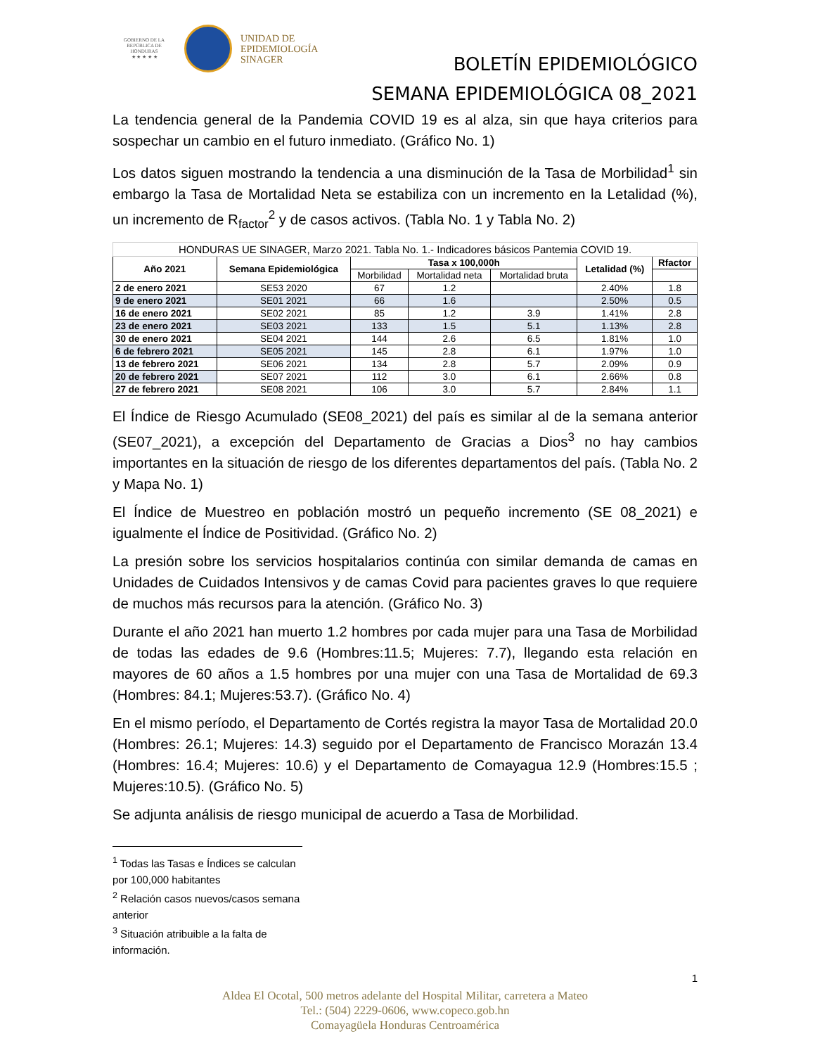GOBIERNO DE LA
REPÚBLICA DE HONDURAS
★ ★ ★ ★ ★
UNIDAD DE
EPIDEMIOLOGÍA
SINAGER
BOLETÍN EPIDEMIOLÓGICO
SEMANA EPIDEMIOLÓGICA 08_2021
La tendencia general de la Pandemia COVID 19 es al alza, sin que haya criterios para sospechar un cambio en el futuro inmediato. (Gráfico No. 1)
Los datos siguen mostrando la tendencia a una disminución de la Tasa de Morbilidad<sup>1</sup> sin embargo la Tasa de Mortalidad Neta se estabiliza con un incremento en la Letalidad (%), un incremento de R<sub>factor</sub><sup>2</sup> y de casos activos. (Tabla No. 1 y Tabla No. 2)
| HONDURAS UE SINAGER, Marzo 2021. Tabla No. 1.- Indicadores básicos Pantemia COVID 19. | | | | | | |
| Año 2021 | Semana Epidemiológica | Tasa x 100,000h | | | Letalidad (%) | Rfactor |
| | | Morbilidad | Mortalidad neta | Mortalidad bruta | | |
| 2 de enero 2021 | SE53 2020 | 67 | 1.2 | | 2.40% | 1.8 |
| 9 de enero 2021 | SE01 2021 | 66 | 1.6 | | 2.50% | 0.5 |
| 16 de enero 2021 | SE02 2021 | 85 | 1.2 | 3.9 | 1.41% | 2.8 |
| 23 de enero 2021 | SE03 2021 | 133 | 1.5 | 5.1 | 1.13% | 2.8 |
| 30 de enero 2021 | SE04 2021 | 144 | 2.6 | 6.5 | 1.81% | 1.0 |
| 6 de febrero 2021 | SE05 2021 | 145 | 2.8 | 6.1 | 1.97% | 1.0 |
| 13 de febrero 2021 | SE06 2021 | 134 | 2.8 | 5.7 | 2.09% | 0.9 |
| 20 de febrero 2021 | SE07 2021 | 112 | 3.0 | 6.1 | 2.66% | 0.8 |
| 27 de febrero 2021 | SE08 2021 | 106 | 3.0 | 5.7 | 2.84% | 1.1 |
El Índice de Riesgo Acumulado (SE08_2021) del país es similar al de la semana anterior (SE07_2021), a excepción del Departamento de Gracias a Dios<sup>3</sup> no hay cambios importantes en la situación de riesgo de los diferentes departamentos del país. (Tabla No. 2 y Mapa No. 1)
El Índice de Muestreo en población mostró un pequeño incremento (SE 08_2021) e igualmente el Índice de Positividad. (Gráfico No. 2)
La presión sobre los servicios hospitalarios continúa con similar demanda de camas en Unidades de Cuidados Intensivos y de camas Covid para pacientes graves lo que requiere de muchos más recursos para la atención. (Gráfico No. 3)
Durante el año 2021 han muerto 1.2 hombres por cada mujer para una Tasa de Morbilidad de todas las edades de 9.6 (Hombres:11.5; Mujeres: 7.7), llegando esta relación en mayores de 60 años a 1.5 hombres por una mujer con una Tasa de Mortalidad de 69.3 (Hombres: 84.1; Mujeres:53.7). (Gráfico No. 4)
En el mismo período, el Departamento de Cortés registra la mayor Tasa de Mortalidad 20.0 (Hombres: 26.1; Mujeres: 14.3) seguido por el Departamento de Francisco Morazán 13.4 (Hombres: 16.4; Mujeres: 10.6) y el Departamento de Comayagua 12.9 (Hombres:15.5 ; Mujeres:10.5). (Gráfico No. 5)
Se adjunta análisis de riesgo municipal de acuerdo a Tasa de Morbilidad.
<sup>1</sup> Todas las Tasas e Índices se calculan por 100,000 habitantes
<sup>2</sup> Relación casos nuevos/casos semana anterior
<sup>3</sup> Situación atribuible a la falta de información.
1
Aldea El Ocotal, 500 metros adelante del Hospital Militar, carretera a Mateo
Tel.: (504) 2229-0606, www.copeco.gob.hn
Comayagüela Honduras Centroamérica